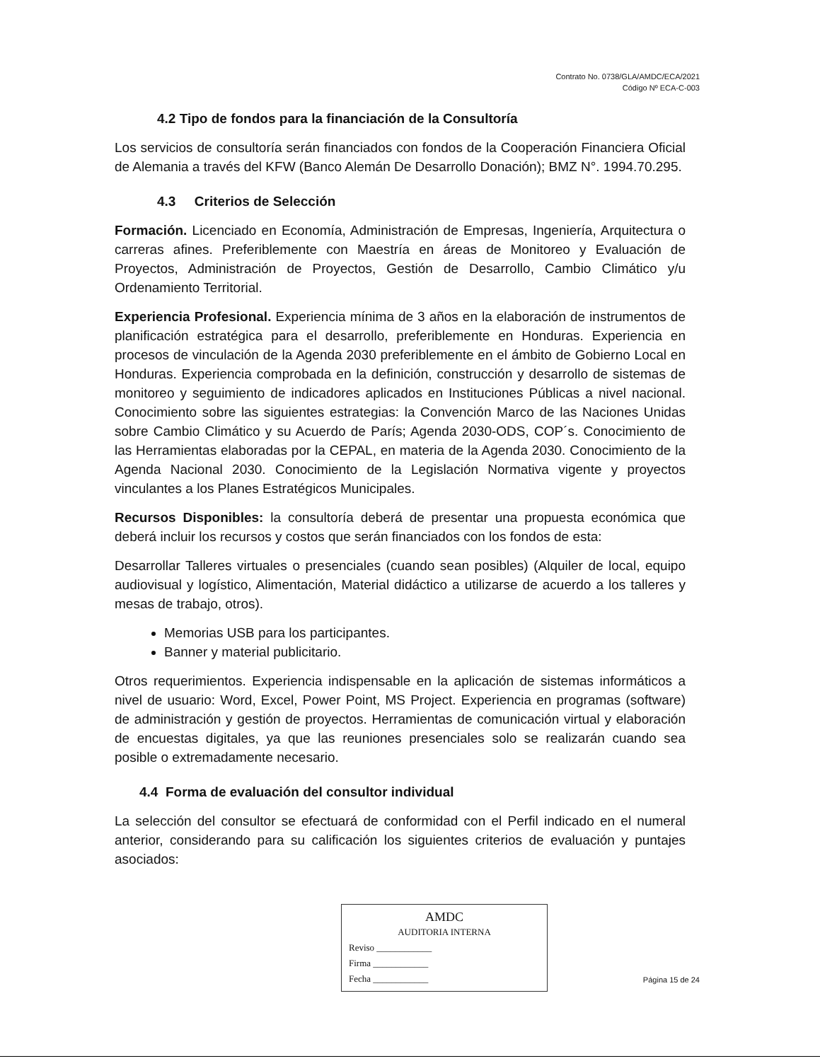Contrato No. 0738/GLA/AMDC/ECA/2021
Código Nº ECA-C-003
4.2 Tipo de fondos para la financiación de la Consultoría
Los servicios de consultoría serán financiados con fondos de la Cooperación Financiera Oficial de Alemania a través del KFW (Banco Alemán De Desarrollo Donación); BMZ N°. 1994.70.295.
4.3 Criterios de Selección
Formación. Licenciado en Economía, Administración de Empresas, Ingeniería, Arquitectura o carreras afines. Preferiblemente con Maestría en áreas de Monitoreo y Evaluación de Proyectos, Administración de Proyectos, Gestión de Desarrollo, Cambio Climático y/u Ordenamiento Territorial.
Experiencia Profesional. Experiencia mínima de 3 años en la elaboración de instrumentos de planificación estratégica para el desarrollo, preferiblemente en Honduras. Experiencia en procesos de vinculación de la Agenda 2030 preferiblemente en el ámbito de Gobierno Local en Honduras. Experiencia comprobada en la definición, construcción y desarrollo de sistemas de monitoreo y seguimiento de indicadores aplicados en Instituciones Públicas a nivel nacional. Conocimiento sobre las siguientes estrategias: la Convención Marco de las Naciones Unidas sobre Cambio Climático y su Acuerdo de París; Agenda 2030-ODS, COP´s. Conocimiento de las Herramientas elaboradas por la CEPAL, en materia de la Agenda 2030. Conocimiento de la Agenda Nacional 2030. Conocimiento de la Legislación Normativa vigente y proyectos vinculantes a los Planes Estratégicos Municipales.
Recursos Disponibles: la consultoría deberá de presentar una propuesta económica que deberá incluir los recursos y costos que serán financiados con los fondos de esta:
Desarrollar Talleres virtuales o presenciales (cuando sean posibles) (Alquiler de local, equipo audiovisual y logístico, Alimentación, Material didáctico a utilizarse de acuerdo a los talleres y mesas de trabajo, otros).
Memorias USB para los participantes.
Banner y material publicitario.
Otros requerimientos. Experiencia indispensable en la aplicación de sistemas informáticos a nivel de usuario: Word, Excel, Power Point, MS Project. Experiencia en programas (software) de administración y gestión de proyectos. Herramientas de comunicación virtual y elaboración de encuestas digitales, ya que las reuniones presenciales solo se realizarán cuando sea posible o extremadamente necesario.
4.4 Forma de evaluación del consultor individual
La selección del consultor se efectuará de conformidad con el Perfil indicado en el numeral anterior, considerando para su calificación los siguientes criterios de evaluación y puntajes asociados:
AMDC
AUDITORIA INTERNA
Reviso ____________
Firma ____________
Fecha ____________
Página 15 de 24